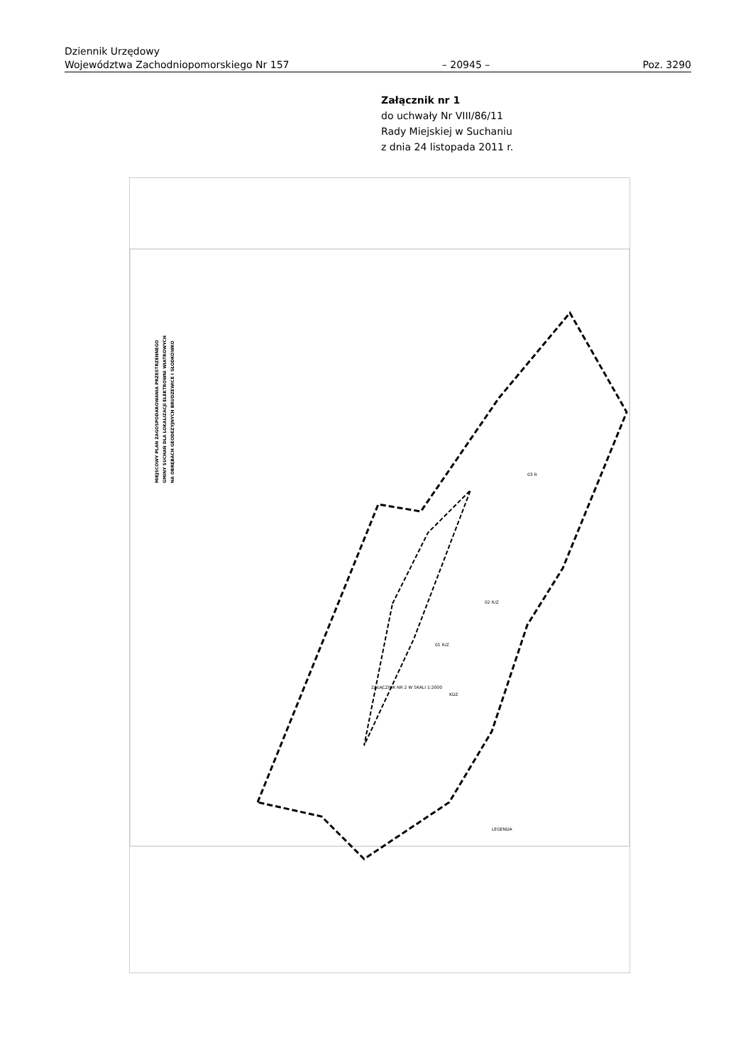Dziennik Urzędowy
Województwa Zachodniopomorskiego Nr 157 – 20945 – Poz. 3290
Załącznik nr 1
do uchwały Nr VIII/86/11
Rady Miejskiej w Suchaniu
z dnia 24 listopada 2011 r.
MIEJSCOWY PLAN ZAGOSPODAROWANIA PRZESTRZENNEGO
GMINY SUCHAŃ DLA LOKALIZACJI ELEKTROWNI WIATROWYCH
NA OBRĘBACH GEODEZYJNYCH BRUDZEWICE I SŁODKÓWKO
01 R/Z
02 R/Z
03 R
ZAŁĄCZNIK NR 2 W SKALI 1:2000
KDZ
LEGENDA